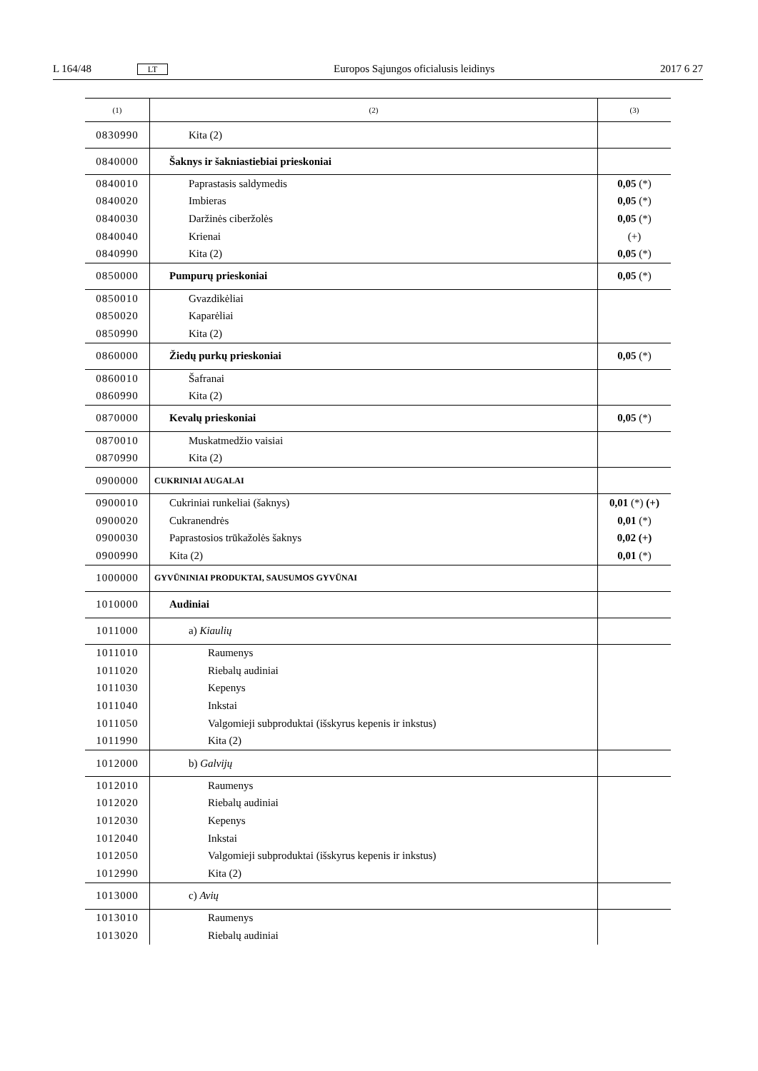L 164/48 LT Europos Sąjungos oficialusis leidinys 2017 6 27
| (1) | (2) | (3) |
| --- | --- | --- |
| 0830990 | Kita (2) | |
| 0840000 | Šaknys ir šakniastiebiai prieskoniai | |
| 0840010 | Paprastasis saldymedis | 0,05 (*) |
| 0840020 | Imbieras | 0,05 (*) |
| 0840030 | Daržinės ciberžolės | 0,05 (*) |
| 0840040 | Krienai | (+) |
| 0840990 | Kita (2) | 0,05 (*) |
| 0850000 | Pumpurų prieskoniai | 0,05 (*) |
| 0850010 | Gvazdikėliai | |
| 0850020 | Kaparėliai | |
| 0850990 | Kita (2) | |
| 0860000 | Žiedų purkų prieskoniai | 0,05 (*) |
| 0860010 | Šafranai | |
| 0860990 | Kita (2) | |
| 0870000 | Kevalų prieskoniai | 0,05 (*) |
| 0870010 | Muskatmedžio vaisiai | |
| 0870990 | Kita (2) | |
| 0900000 | CUKRINIAI AUGALAI | |
| 0900010 | Cukriniai runkeliai (šaknys) | 0,01 (*) (+) |
| 0900020 | Cukranendrės | 0,01 (*) |
| 0900030 | Paprastosios trūkažolės šaknys | 0,02 (+) |
| 0900990 | Kita (2) | 0,01 (*) |
| 1000000 | GYVŪNINIAI PRODUKTAI, SAUSUMOS GYVŪNAI | |
| 1010000 | Audiniai | |
| 1011000 | a) Kiaulių | |
| 1011010 | Raumenys | |
| 1011020 | Riebalų audiniai | |
| 1011030 | Kepenys | |
| 1011040 | Inkstai | |
| 1011050 | Valgomieji subproduktai (išskyrus kepenis ir inkstus) | |
| 1011990 | Kita (2) | |
| 1012000 | b) Galvijų | |
| 1012010 | Raumenys | |
| 1012020 | Riebalų audiniai | |
| 1012030 | Kepenys | |
| 1012040 | Inkstai | |
| 1012050 | Valgomieji subproduktai (išskyrus kepenis ir inkstus) | |
| 1012990 | Kita (2) | |
| 1013000 | c) Avių | |
| 1013010 | Raumenys | |
| 1013020 | Riebalų audiniai | |